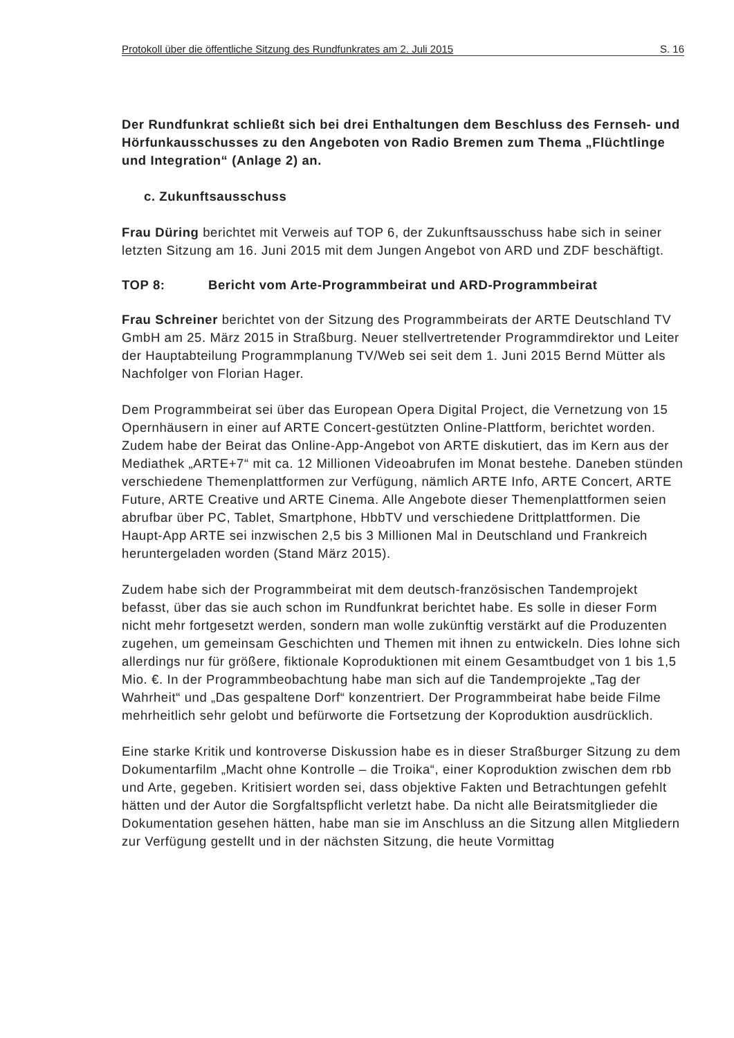Protokoll über die öffentliche Sitzung des Rundfunkrates am 2. Juli 2015 S. 16
Der Rundfunkrat schließt sich bei drei Enthaltungen dem Beschluss des Fernseh- und Hörfunkausschusses zu den Angeboten von Radio Bremen zum Thema „Flüchtlinge und Integration“ (Anlage 2) an.
c. Zukunftsausschuss
Frau Düring berichtet mit Verweis auf TOP 6, der Zukunftsausschuss habe sich in seiner letzten Sitzung am 16. Juni 2015 mit dem Jungen Angebot von ARD und ZDF beschäftigt.
TOP 8: Bericht vom Arte-Programmbeirat und ARD-Programmbeirat
Frau Schreiner berichtet von der Sitzung des Programmbeirats der ARTE Deutschland TV GmbH am 25. März 2015 in Straßburg. Neuer stellvertretender Programmdirektor und Leiter der Hauptabteilung Programmplanung TV/Web sei seit dem 1. Juni 2015 Bernd Mütter als Nachfolger von Florian Hager.
Dem Programmbeirat sei über das European Opera Digital Project, die Vernetzung von 15 Opernhäusern in einer auf ARTE Concert-gestützten Online-Plattform, berichtet worden. Zudem habe der Beirat das Online-App-Angebot von ARTE diskutiert, das im Kern aus der Mediathek „ARTE+7“ mit ca. 12 Millionen Videoabrufen im Monat bestehe. Daneben stünden verschiedene Themenplattformen zur Verfügung, nämlich ARTE Info, ARTE Concert, ARTE Future, ARTE Creative und ARTE Cinema. Alle Angebote dieser Themenplattformen seien abrufbar über PC, Tablet, Smartphone, HbbTV und verschiedene Drittplattformen. Die Haupt-App ARTE sei inzwischen 2,5 bis 3 Millionen Mal in Deutschland und Frankreich heruntergeladen worden (Stand März 2015).
Zudem habe sich der Programmbeirat mit dem deutsch-französischen Tandemprojekt befasst, über das sie auch schon im Rundfunkrat berichtet habe. Es solle in dieser Form nicht mehr fortgesetzt werden, sondern man wolle zukünftig verstärkt auf die Produzenten zugehen, um gemeinsam Geschichten und Themen mit ihnen zu entwickeln. Dies lohne sich allerdings nur für größere, fiktionale Koproduktionen mit einem Gesamtbudget von 1 bis 1,5 Mio. €. In der Programmbeobachtung habe man sich auf die Tandemprojekte „Tag der Wahrheit“ und „Das gespaltene Dorf“ konzentriert. Der Programmbeirat habe beide Filme mehrheitlich sehr gelobt und befürworte die Fortsetzung der Koproduktion ausdrücklich.
Eine starke Kritik und kontroverse Diskussion habe es in dieser Straßburger Sitzung zu dem Dokumentarfilm „Macht ohne Kontrolle – die Troika“, einer Koproduktion zwischen dem rbb und Arte, gegeben. Kritisiert worden sei, dass objektive Fakten und Betrachtungen gefehlt hätten und der Autor die Sorgfaltspflicht verletzt habe. Da nicht alle Beiratsmitglieder die Dokumentation gesehen hätten, habe man sie im Anschluss an die Sitzung allen Mitgliedern zur Verfügung gestellt und in der nächsten Sitzung, die heute Vormittag